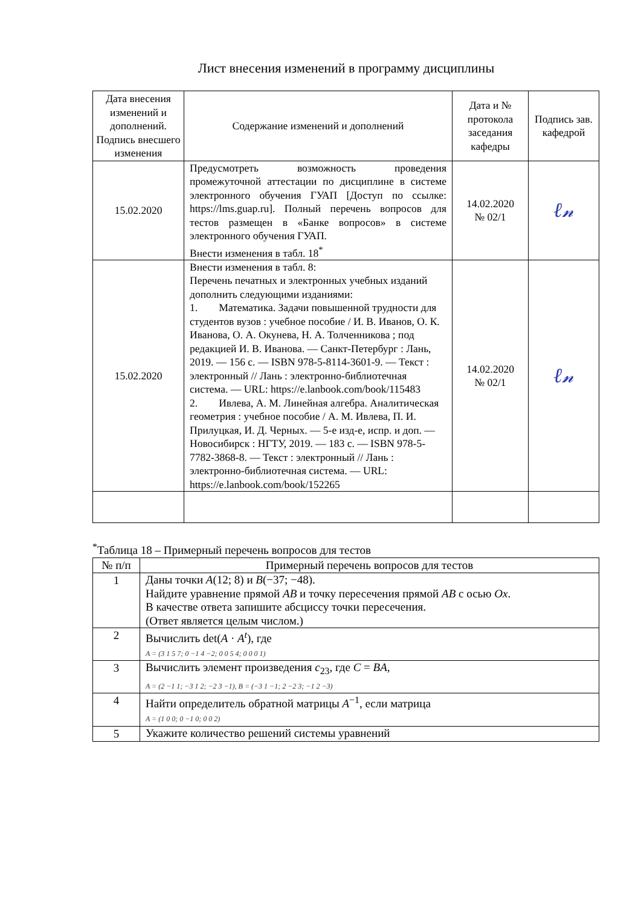Лист внесения изменений в программу дисциплины
| Дата внесения изменений и дополнений. Подпись внесшего изменения | Содержание изменений и дополнений | Дата и № протокола заседания кафедры | Подпись зав. кафедрой |
| --- | --- | --- | --- |
| 15.02.2020 | Предусмотреть возможность проведения промежуточной аттестации по дисциплине в системе электронного обучения ГУАП [Доступ по ссылке: https://lms.guap.ru]. Полный перечень вопросов для тестов размещен в «Банке вопросов» в системе электронного обучения ГУАП. Внести изменения в табл. 18<sup>*</sup> | 14.02.2020 № 02/1 | ℓ𝓃 |
| 15.02.2020 | Внести изменения в табл. 8: Перечень печатных и электронных учебных изданий дополнить следующими изданиями: 1. Математика. Задачи повышенной трудности для студентов вузов : учебное пособие / И. В. Иванов, О. К. Иванова, О. А. Окунева, Н. А. Толченникова ; под редакцией И. В. Иванова. — Санкт-Петербург : Лань, 2019. — 156 с. — ISBN 978-5-8114-3601-9. — Текст : электронный // Лань : электронно-библиотечная система. — URL: https://e.lanbook.com/book/115483 2. Ивлева, А. М. Линейная алгебра. Аналитическая геометрия : учебное пособие / А. М. Ивлева, П. И. Прилуцкая, И. Д. Черных. — 5-е изд-е, испр. и доп. — Новосибирск : НГТУ, 2019. — 183 с. — ISBN 978-5-7782-3868-8. — Текст : электронный // Лань : электронно-библиотечная система. — URL: https://e.lanbook.com/book/152265 | 14.02.2020 № 02/1 | ℓ𝓃 |
<sup>*</sup> Таблица 18 – Примерный перечень вопросов для тестов
| № п/п | Примерный перечень вопросов для тестов |
| 1 | Даны точки A (12; 8) и B (−37; −48). Найдите уравнение прямой AB и точку пересечения прямой AB с осью Ox . В качестве ответа запишите абсциссу точки пересечения. (Ответ является целым числом.) |
| 2 | Вычислить det( A · A<sup>t</sup> ), где A = (3 1 5 7; 0 −1 4 −2; 0 0 5 4; 0 0 0 1) |
| 3 | Вычислить элемент произведения c<sub>23</sub>, где C = BA , A = (2 −1 1; −3 1 2; −2 3 −1), B = (−3 1 −1; 2 −2 3; −1 2 −3) |
| 4 | Найти определитель обратной матрицы A<sup>−1</sup>, если матрица A = (1 0 0; 0 −1 0; 0 0 2) |
| 5 | Укажите количество решений системы уравнений |